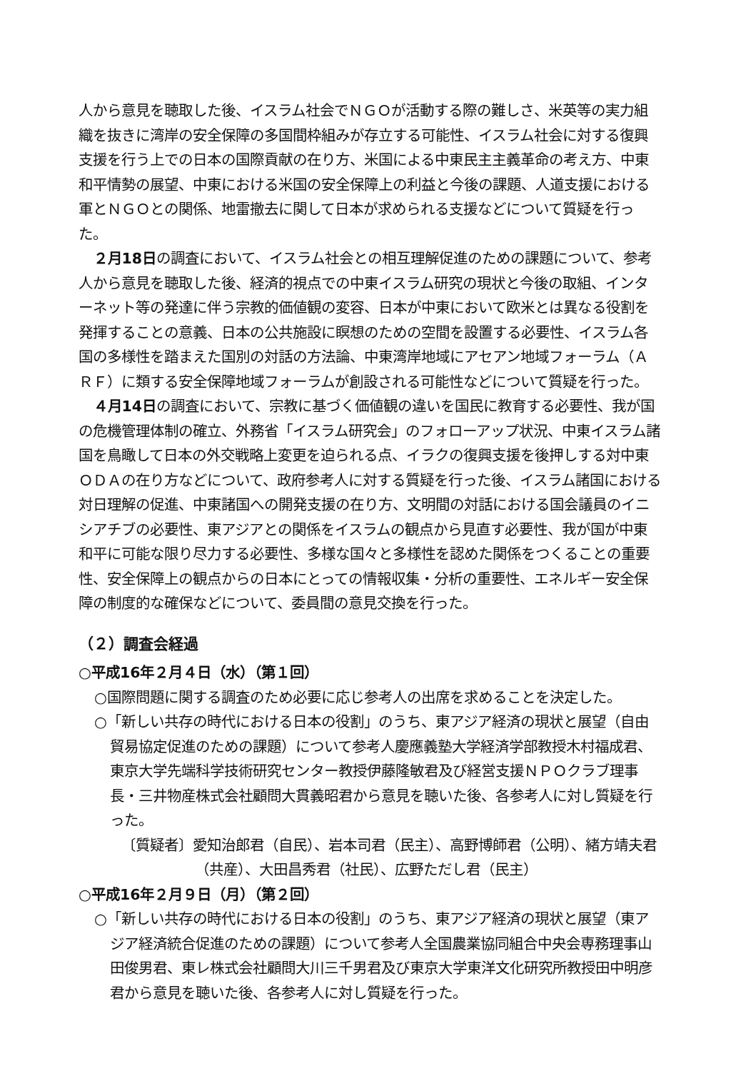人から意見を聴取した後、イスラム社会でＮＧＯが活動する際の難しさ、米英等の実力組織を抜きに湾岸の安全保障の多国間枠組みが存立する可能性、イスラム社会に対する復興支援を行う上での日本の国際貢献の在り方、米国による中東民主主義革命の考え方、中東和平情勢の展望、中東における米国の安全保障上の利益と今後の課題、人道支援における軍とＮＧＯとの関係、地雷撤去に関して日本が求められる支援などについて質疑を行った。
２月18日の調査において、イスラム社会との相互理解促進のための課題について、参考人から意見を聴取した後、経済的視点での中東イスラム研究の現状と今後の取組、インターネット等の発達に伴う宗教的価値観の変容、日本が中東において欧米とは異なる役割を発揮することの意義、日本の公共施設に瞑想のための空間を設置する必要性、イスラム各国の多様性を踏まえた国別の対話の方法論、中東湾岸地域にアセアン地域フォーラム（ＡＲＦ）に類する安全保障地域フォーラムが創設される可能性などについて質疑を行った。
４月14日の調査において、宗教に基づく価値観の違いを国民に教育する必要性、我が国の危機管理体制の確立、外務省「イスラム研究会」のフォローアップ状況、中東イスラム諸国を鳥瞰して日本の外交戦略上変更を迫られる点、イラクの復興支援を後押しする対中東ＯＤＡの在り方などについて、政府参考人に対する質疑を行った後、イスラム諸国における対日理解の促進、中東諸国への開発支援の在り方、文明間の対話における国会議員のイニシアチブの必要性、東アジアとの関係をイスラムの観点から見直す必要性、我が国が中東和平に可能な限り尽力する必要性、多様な国々と多様性を認めた関係をつくることの重要性、安全保障上の観点からの日本にとっての情報収集・分析の重要性、エネルギー安全保障の制度的な確保などについて、委員間の意見交換を行った。
（２）調査会経過
○平成16年２月４日（水）（第１回）
○国際問題に関する調査のため必要に応じ参考人の出席を求めることを決定した。
○「新しい共存の時代における日本の役割」のうち、東アジア経済の現状と展望（自由貿易協定促進のための課題）について参考人慶應義塾大学経済学部教授木村福成君、東京大学先端科学技術研究センター教授伊藤隆敏君及び経営支援ＮＰＯクラブ理事長・三井物産株式会社顧問大貫義昭君から意見を聴いた後、各参考人に対し質疑を行った。
〔質疑者〕愛知治郎君（自民）、岩本司君（民主）、高野博師君（公明）、緒方靖夫君（共産）、大田昌秀君（社民）、広野ただし君（民主）
○平成16年２月９日（月）（第２回）
○「新しい共存の時代における日本の役割」のうち、東アジア経済の現状と展望（東アジア経済統合促進のための課題）について参考人全国農業協同組合中央会専務理事山田俊男君、東レ株式会社顧問大川三千男君及び東京大学東洋文化研究所教授田中明彦君から意見を聴いた後、各参考人に対し質疑を行った。